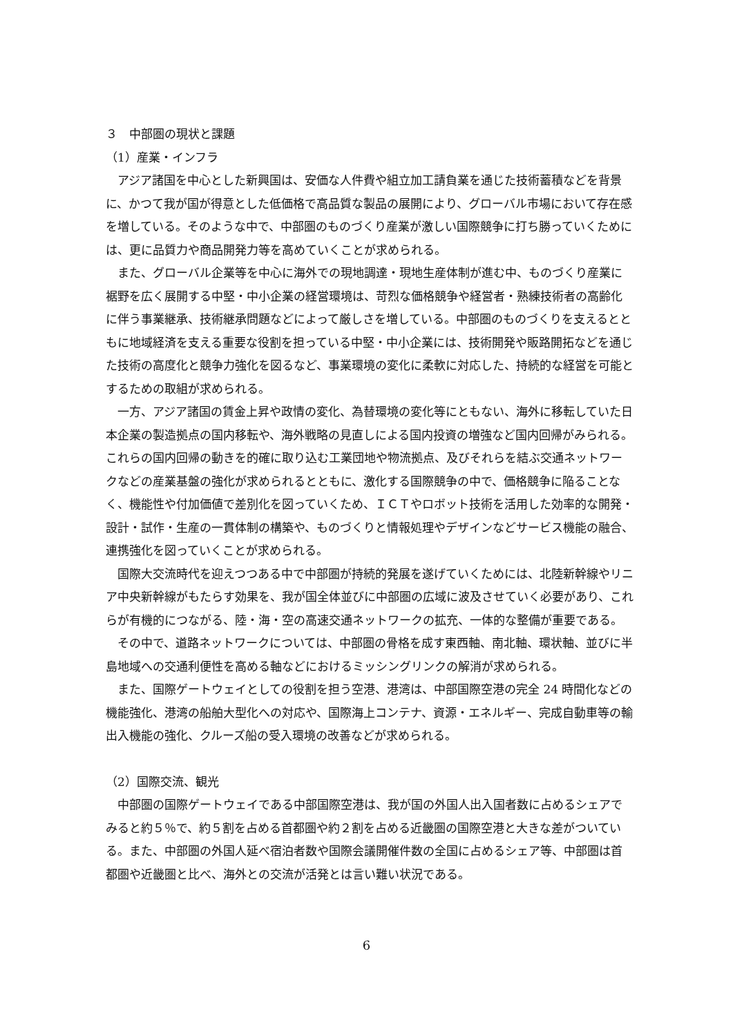３　中部圏の現状と課題
（1）産業・インフラ
アジア諸国を中心とした新興国は、安価な人件費や組立加工請負業を通じた技術蓄積などを背景に、かつて我が国が得意とした低価格で高品質な製品の展開により、グローバル市場において存在感を増している。そのような中で、中部圏のものづくり産業が激しい国際競争に打ち勝っていくためには、更に品質力や商品開発力等を高めていくことが求められる。
また、グローバル企業等を中心に海外での現地調達・現地生産体制が進む中、ものづくり産業に裾野を広く展開する中堅・中小企業の経営環境は、苛烈な価格競争や経営者・熟練技術者の高齢化に伴う事業継承、技術継承問題などによって厳しさを増している。中部圏のものづくりを支えるとともに地域経済を支える重要な役割を担っている中堅・中小企業には、技術開発や販路開拓などを通じた技術の高度化と競争力強化を図るなど、事業環境の変化に柔軟に対応した、持続的な経営を可能とするための取組が求められる。
一方、アジア諸国の賃金上昇や政情の変化、為替環境の変化等にともない、海外に移転していた日本企業の製造拠点の国内移転や、海外戦略の見直しによる国内投資の増強など国内回帰がみられる。これらの国内回帰の動きを的確に取り込む工業団地や物流拠点、及びそれらを結ぶ交通ネットワークなどの産業基盤の強化が求められるとともに、激化する国際競争の中で、価格競争に陥ることなく、機能性や付加価値で差別化を図っていくため、ＩＣＴやロボット技術を活用した効率的な開発・設計・試作・生産の一貫体制の構築や、ものづくりと情報処理やデザインなどサービス機能の融合、連携強化を図っていくことが求められる。
国際大交流時代を迎えつつある中で中部圏が持続的発展を遂げていくためには、北陸新幹線やリニア中央新幹線がもたらす効果を、我が国全体並びに中部圏の広域に波及させていく必要があり、これらが有機的につながる、陸・海・空の高速交通ネットワークの拡充、一体的な整備が重要である。
その中で、道路ネットワークについては、中部圏の骨格を成す東西軸、南北軸、環状軸、並びに半島地域への交通利便性を高める軸などにおけるミッシングリンクの解消が求められる。
また、国際ゲートウェイとしての役割を担う空港、港湾は、中部国際空港の完全 24 時間化などの機能強化、港湾の船舶大型化への対応や、国際海上コンテナ、資源・エネルギー、完成自動車等の輸出入機能の強化、クルーズ船の受入環境の改善などが求められる。
（2）国際交流、観光
中部圏の国際ゲートウェイである中部国際空港は、我が国の外国人出入国者数に占めるシェアでみると約５％で、約５割を占める首都圏や約２割を占める近畿圏の国際空港と大きな差がついている。また、中部圏の外国人延べ宿泊者数や国際会議開催件数の全国に占めるシェア等、中部圏は首都圏や近畿圏と比べ、海外との交流が活発とは言い難い状況である。
6